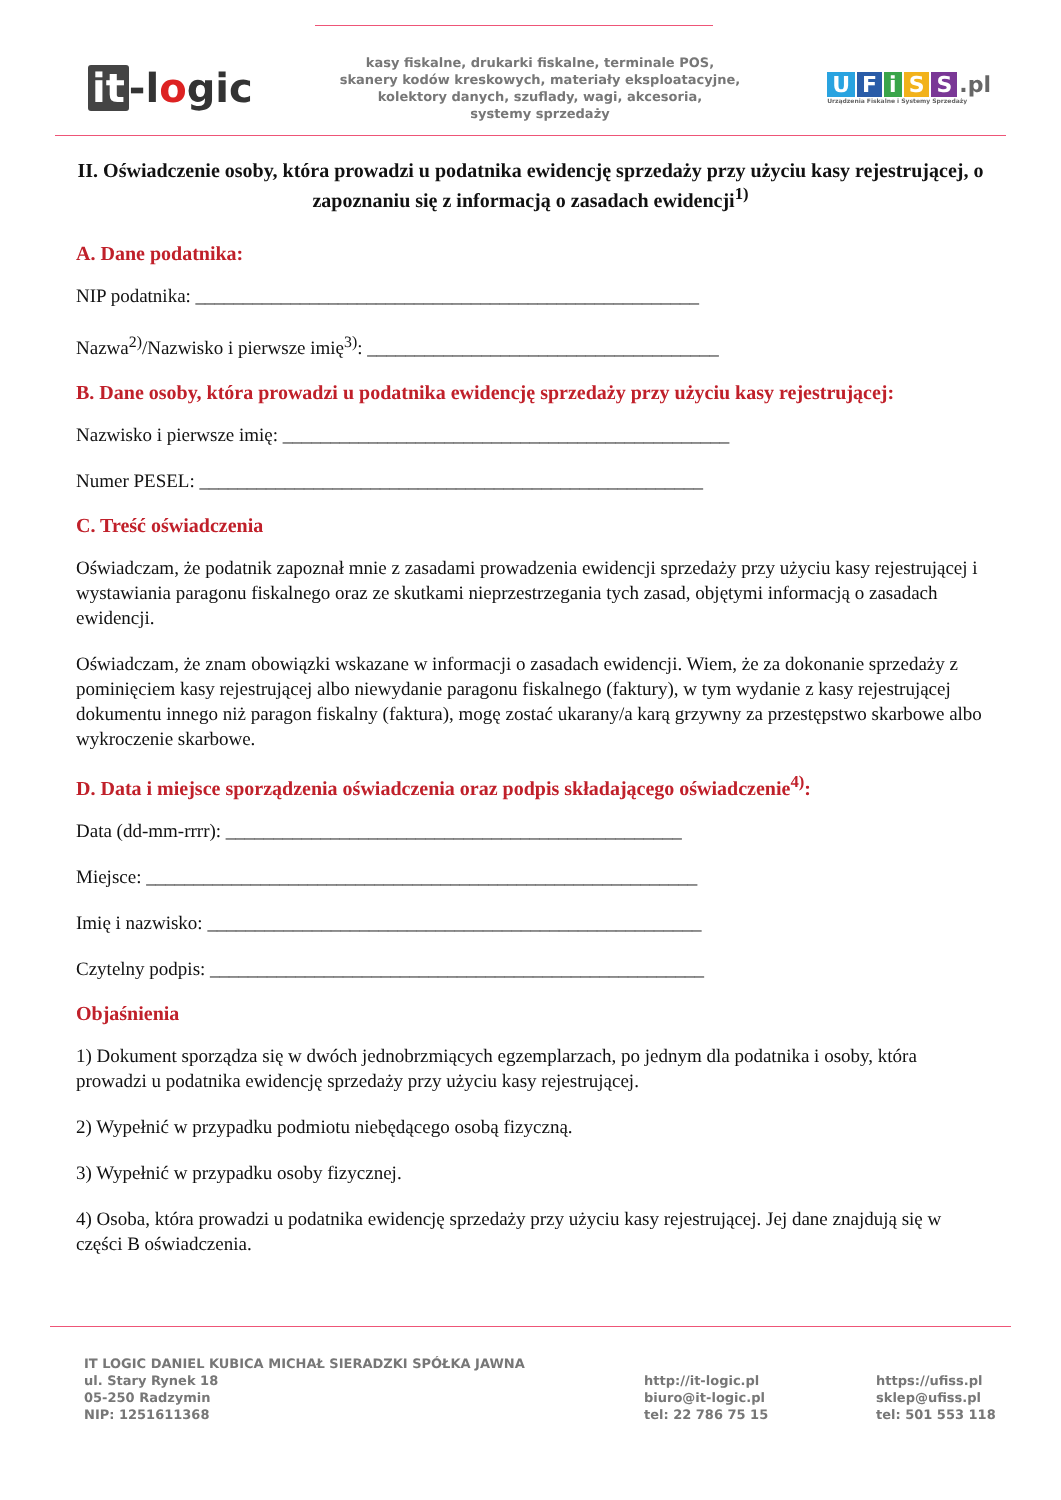it -logic
kasy fiskalne, drukarki fiskalne, terminale POS,
skanery kodów kreskowych, materiały eksploatacyjne,
kolektory danych, szuflady, wagi, akcesoria,
systemy sprzedaży
UFiSS.pl
Urządzenia Fiskalne i Systemy Sprzedaży
II. Oświadczenie osoby, która prowadzi u podatnika ewidencję sprzedaży przy użyciu kasy rejestrującej, o zapoznaniu się z informacją o zasadach ewidencji<sup>1)</sup>
A. Dane podatnika:
NIP podatnika: _____________________________________________________
Nazwa<sup>2)</sup>/Nazwisko i pierwsze imię<sup>3)</sup>: _____________________________________
B. Dane osoby, która prowadzi u podatnika ewidencję sprzedaży przy użyciu kasy rejestrującej:
Nazwisko i pierwsze imię: _______________________________________________
Numer PESEL: _____________________________________________________
C. Treść oświadczenia
Oświadczam, że podatnik zapoznał mnie z zasadami prowadzenia ewidencji sprzedaży przy użyciu kasy rejestrującej i wystawiania paragonu fiskalnego oraz ze skutkami nieprzestrzegania tych zasad, objętymi informacją o zasadach ewidencji.
Oświadczam, że znam obowiązki wskazane w informacji o zasadach ewidencji. Wiem, że za dokonanie sprzedaży z pominięciem kasy rejestrującej albo niewydanie paragonu fiskalnego (faktury), w tym wydanie z kasy rejestrującej dokumentu innego niż paragon fiskalny (faktura), mogę zostać ukarany/a karą grzywny za przestępstwo skarbowe albo wykroczenie skarbowe.
D. Data i miejsce sporządzenia oświadczenia oraz podpis składającego oświadczenie<sup>4)</sup>:
Data (dd-mm-rrrr): ________________________________________________
Miejsce: __________________________________________________________
Imię i nazwisko: ____________________________________________________
Czytelny podpis: ____________________________________________________
Objaśnienia
1) Dokument sporządza się w dwóch jednobrzmiących egzemplarzach, po jednym dla podatnika i osoby, która prowadzi u podatnika ewidencję sprzedaży przy użyciu kasy rejestrującej.
2) Wypełnić w przypadku podmiotu niebędącego osobą fizyczną.
3) Wypełnić w przypadku osoby fizycznej.
4) Osoba, która prowadzi u podatnika ewidencję sprzedaży przy użyciu kasy rejestrującej. Jej dane znajdują się w części B oświadczenia.
IT LOGIC DANIEL KUBICA MICHAŁ SIERADZKI SPÓŁKA JAWNA
ul. Stary Rynek 18
05-250 Radzymin
NIP: 1251611368
http://it-logic.pl
biuro@it-logic.pl
tel: 22 786 75 15
https://ufiss.pl
sklep@ufiss.pl
tel: 501 553 118